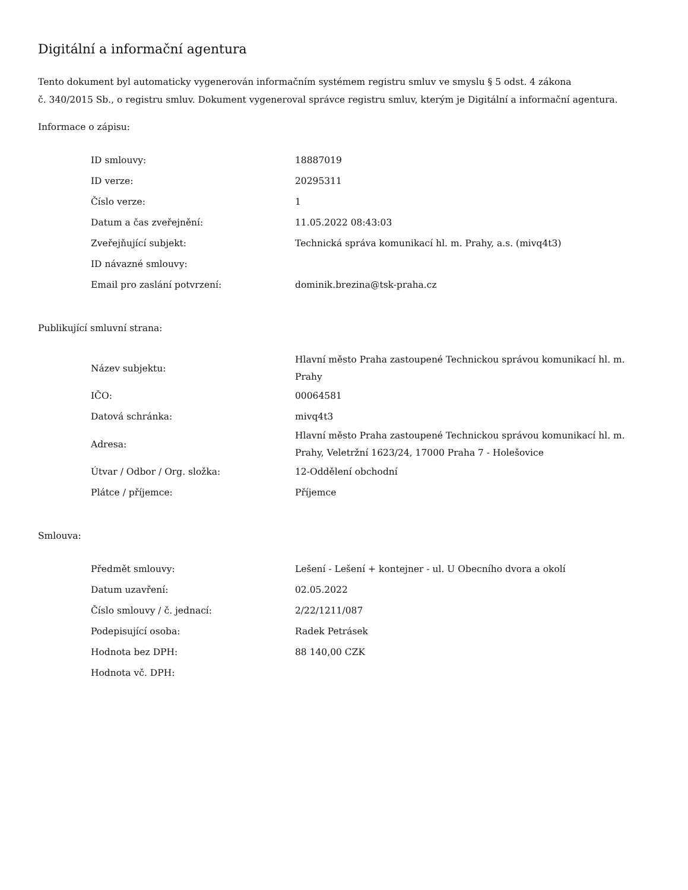Digitální a informační agentura
Tento dokument byl automaticky vygenerován informačním systémem registru smluv ve smyslu § 5 odst. 4 zákona
č. 340/2015 Sb., o registru smluv. Dokument vygeneroval správce registru smluv, kterým je Digitální a informační agentura.
Informace o zápisu:
| ID smlouvy: | 18887019 |
| ID verze: | 20295311 |
| Číslo verze: | 1 |
| Datum a čas zveřejnění: | 11.05.2022 08:43:03 |
| Zveřejňující subjekt: | Technická správa komunikací hl. m. Prahy, a.s. (mivq4t3) |
| ID návazné smlouvy: | |
| Email pro zaslání potvrzení: | dominik.brezina@tsk-praha.cz |
Publikující smluvní strana:
| Název subjektu: | Hlavní město Praha zastoupené Technickou správou komunikací hl. m. Prahy |
| IČO: | 00064581 |
| Datová schránka: | mivq4t3 |
| Adresa: | Hlavní město Praha zastoupené Technickou správou komunikací hl. m. Prahy, Veletržní 1623/24, 17000 Praha 7 - Holešovice |
| Útvar / Odbor / Org. složka: | 12-Oddělení obchodní |
| Plátce / příjemce: | Příjemce |
Smlouva:
| Předmět smlouvy: | Lešení - Lešení + kontejner - ul. U Obecního dvora a okolí |
| Datum uzavření: | 02.05.2022 |
| Číslo smlouvy / č. jednací: | 2/22/1211/087 |
| Podepisující osoba: | Radek Petrásek |
| Hodnota bez DPH: | 88 140,00 CZK |
| Hodnota vč. DPH: | |